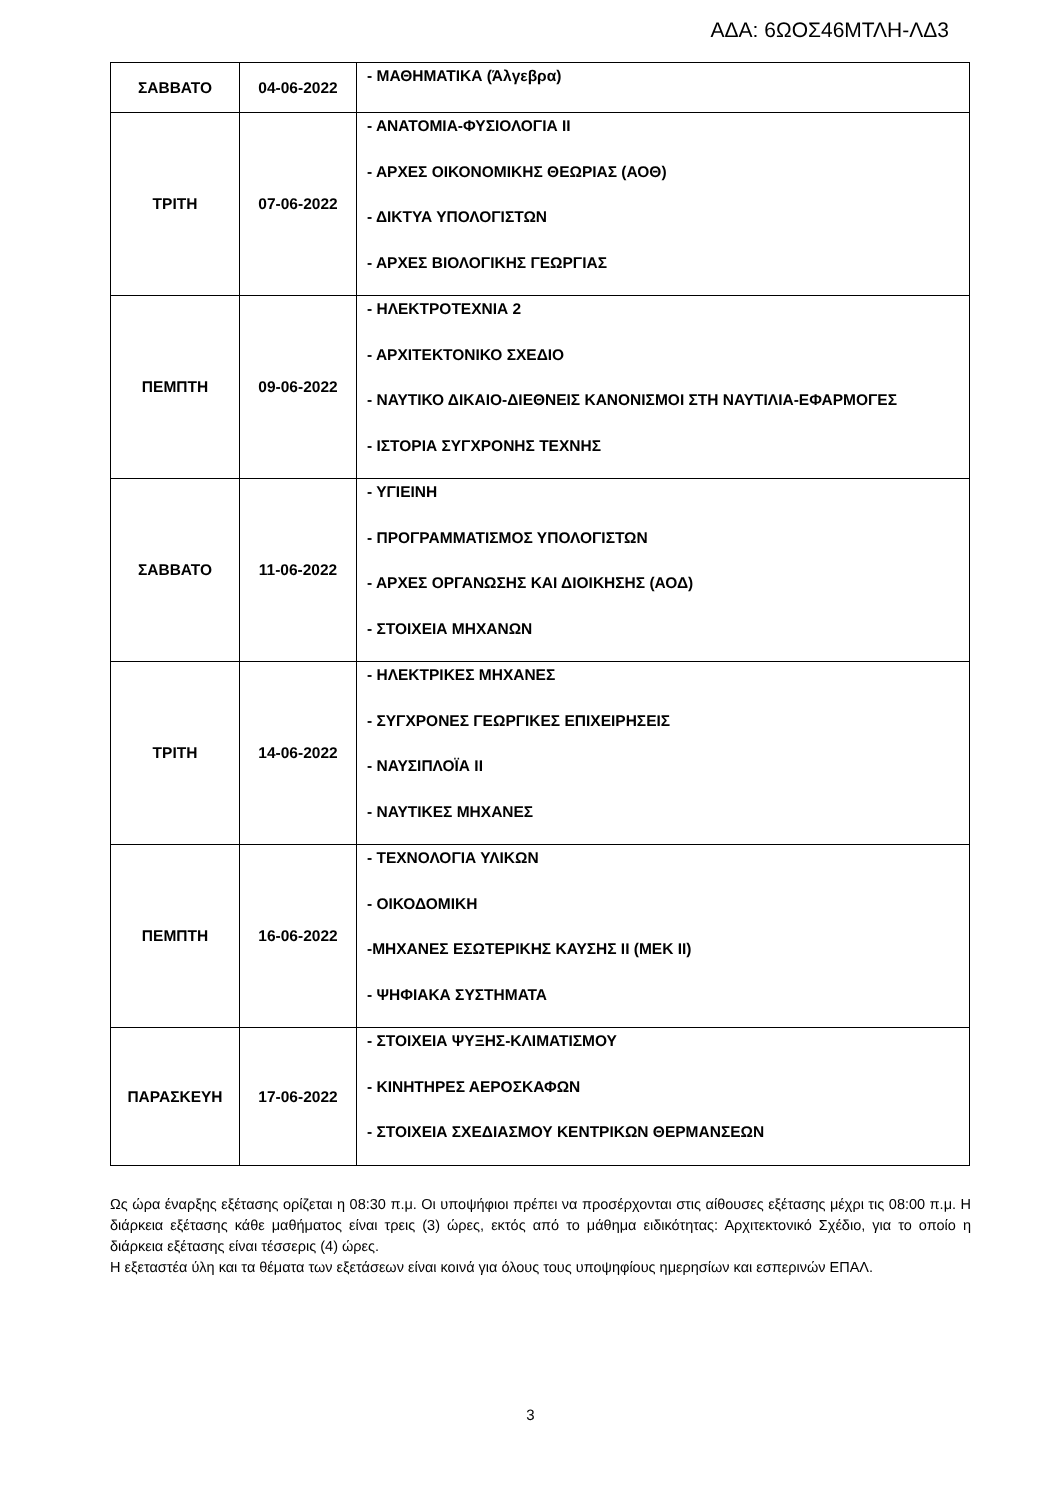ΑΔΑ: 6ΩΟΣ46ΜΤΛΗ-ΛΔ3
| ΣΑΒΒΑΤΟ | 04-06-2022 | - ΜΑΘΗΜΑΤΙΚΑ (Άλγεβρα) |
| ΤΡΙΤΗ | 07-06-2022 | - ΑΝΑΤΟΜΙΑ-ΦΥΣΙΟΛΟΓΙΑ ΙΙ - ΑΡΧΕΣ ΟΙΚΟΝΟΜΙΚΗΣ ΘΕΩΡΙΑΣ (ΑΟΘ) - ΔΙΚΤΥΑ ΥΠΟΛΟΓΙΣΤΩΝ - ΑΡΧΕΣ ΒΙΟΛΟΓΙΚΗΣ ΓΕΩΡΓΙΑΣ |
| ΠΕΜΠΤΗ | 09-06-2022 | - ΗΛΕΚΤΡΟΤΕΧΝΙΑ 2 - ΑΡΧΙΤΕΚΤΟΝΙΚΟ ΣΧΕΔΙΟ - ΝΑΥΤΙΚΟ ΔΙΚΑΙΟ-ΔΙΕΘΝΕΙΣ ΚΑΝΟΝΙΣΜΟΙ ΣΤΗ ΝΑΥΤΙΛΙΑ-ΕΦΑΡΜΟΓΕΣ - ΙΣΤΟΡΙΑ ΣΥΓΧΡΟΝΗΣ ΤΕΧΝΗΣ |
| ΣΑΒΒΑΤΟ | 11-06-2022 | - ΥΓΙΕΙΝΗ - ΠΡΟΓΡΑΜΜΑΤΙΣΜΟΣ ΥΠΟΛΟΓΙΣΤΩΝ - ΑΡΧΕΣ ΟΡΓΑΝΩΣΗΣ ΚΑΙ ΔΙΟΙΚΗΣΗΣ (ΑΟΔ) - ΣΤΟΙΧΕΙΑ ΜΗΧΑΝΩΝ |
| ΤΡΙΤΗ | 14-06-2022 | - ΗΛΕΚΤΡΙΚΕΣ ΜΗΧΑΝΕΣ - ΣΥΓΧΡΟΝΕΣ ΓΕΩΡΓΙΚΕΣ ΕΠΙΧΕΙΡΗΣΕΙΣ - ΝΑΥΣΙΠΛΟΪΑ ΙΙ - ΝΑΥΤΙΚΕΣ ΜΗΧΑΝΕΣ |
| ΠΕΜΠΤΗ | 16-06-2022 | - ΤΕΧΝΟΛΟΓΙΑ ΥΛΙΚΩΝ - ΟΙΚΟΔΟΜΙΚΗ -ΜΗΧΑΝΕΣ ΕΣΩΤΕΡΙΚΗΣ ΚΑΥΣΗΣ ΙΙ (ΜΕΚ ΙΙ) - ΨΗΦΙΑΚΑ ΣΥΣΤΗΜΑΤΑ |
| ΠΑΡΑΣΚΕΥΗ | 17-06-2022 | - ΣΤΟΙΧΕΙΑ ΨΥΞΗΣ-ΚΛΙΜΑΤΙΣΜΟΥ - ΚΙΝΗΤΗΡΕΣ ΑΕΡΟΣΚΑΦΩΝ - ΣΤΟΙΧΕΙΑ ΣΧΕΔΙΑΣΜΟΥ ΚΕΝΤΡΙΚΩΝ ΘΕΡΜΑΝΣΕΩΝ |
Ως ώρα έναρξης εξέτασης ορίζεται η 08:30 π.μ. Οι υποψήφιοι πρέπει να προσέρχονται στις αίθουσες εξέτασης μέχρι τις 08:00 π.μ. Η διάρκεια εξέτασης κάθε μαθήματος είναι τρεις (3) ώρες, εκτός από το μάθημα ειδικότητας: Αρχιτεκτονικό Σχέδιο, για το οποίο η διάρκεια εξέτασης είναι τέσσερις (4) ώρες.
Η εξεταστέα ύλη και τα θέματα των εξετάσεων είναι κοινά για όλους τους υποψηφίους ημερησίων και εσπερινών ΕΠΑΛ.
3